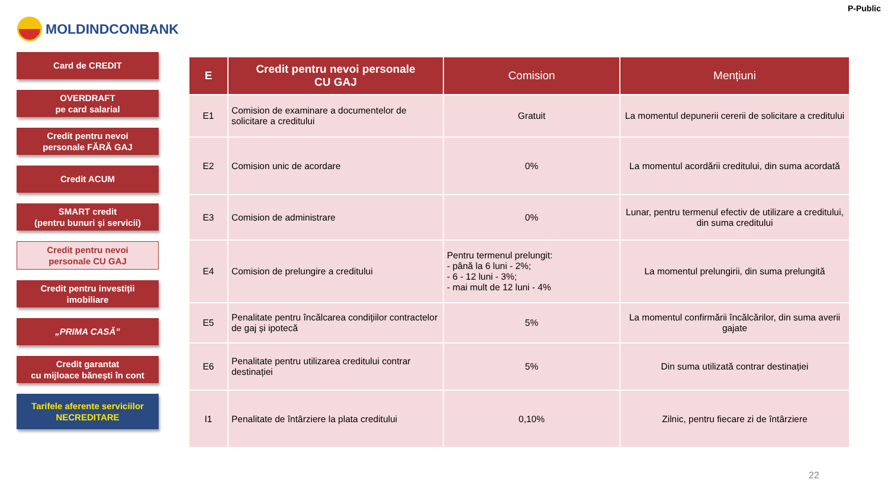P-Public
MOLDINDCONBANK
Card de CREDIT
OVERDRAFT
pe card salarial
Credit pentru nevoi
personale FĂRĂ GAJ
Credit ACUM
SMART credit
(pentru bunuri și servicii)
Credit pentru nevoi
personale CU GAJ
Credit pentru investiții
imobiliare
„PRIMA CASĂ”
Credit garantat
cu mijloace bănești în cont
Tarifele aferente serviciilor
NECREDITARE
| E | Credit pentru nevoi personale CU GAJ | Comision | Mențiuni |
| --- | --- | --- | --- |
| E1 | Comision de examinare a documentelor de solicitare a creditului | Gratuit | La momentul depunerii cererii de solicitare a creditului |
| E2 | Comision unic de acordare | 0% | La momentul acordării creditului, din suma acordată |
| E3 | Comision de administrare | 0% | Lunar, pentru termenul efectiv de utilizare a creditului, din suma creditului |
| E4 | Comision de prelungire a creditului | Pentru termenul prelungit: - până la 6 luni - 2%; - 6 - 12 luni - 3%; - mai mult de 12 luni - 4% | La momentul prelungirii, din suma prelungită |
| E5 | Penalitate pentru încălcarea condițiilor contractelor de gaj și ipotecă | 5% | La momentul confirmării încălcărilor, din suma averii gajate |
| E6 | Penalitate pentru utilizarea creditului contrar destinației | 5% | Din suma utilizată contrar destinației |
| I1 | Penalitate de întârziere la plata creditului | 0,10% | Zilnic, pentru fiecare zi de întârziere |
22